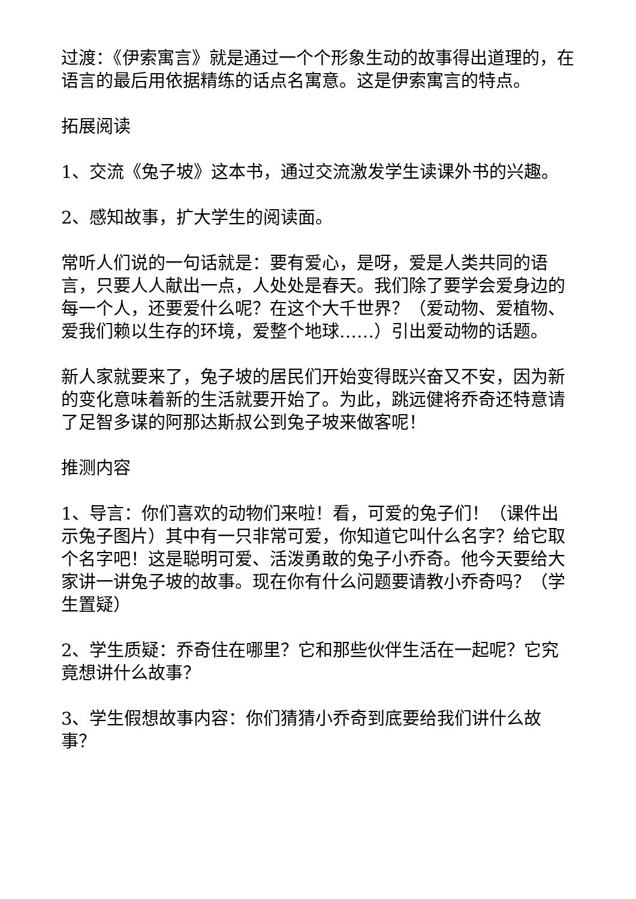过渡：《伊索寓言》就是通过一个个形象生动的故事得出道理的，在语言的最后用依据精练的话点名寓意。这是伊索寓言的特点。
拓展阅读
1、交流《兔子坡》这本书，通过交流激发学生读课外书的兴趣。
2、感知故事，扩大学生的阅读面。
常听人们说的一句话就是：要有爱心，是呀，爱是人类共同的语言，只要人人献出一点，人处处是春天。我们除了要学会爱身边的每一个人，还要爱什么呢？在这个大千世界？（爱动物、爱植物、爱我们赖以生存的环境，爱整个地球……）引出爱动物的话题。
新人家就要来了，兔子坡的居民们开始变得既兴奋又不安，因为新的变化意味着新的生活就要开始了。为此，跳远健将乔奇还特意请了足智多谋的阿那达斯叔公到兔子坡来做客呢！
推测内容
1、导言：你们喜欢的动物们来啦！看，可爱的兔子们！（课件出示兔子图片）其中有一只非常可爱，你知道它叫什么名字？给它取个名字吧！这是聪明可爱、活泼勇敢的兔子小乔奇。他今天要给大家讲一讲兔子坡的故事。现在你有什么问题要请教小乔奇吗？（学生置疑）
2、学生质疑：乔奇住在哪里？它和那些伙伴生活在一起呢？它究竟想讲什么故事？
3、学生假想故事内容：你们猜猜小乔奇到底要给我们讲什么故事？